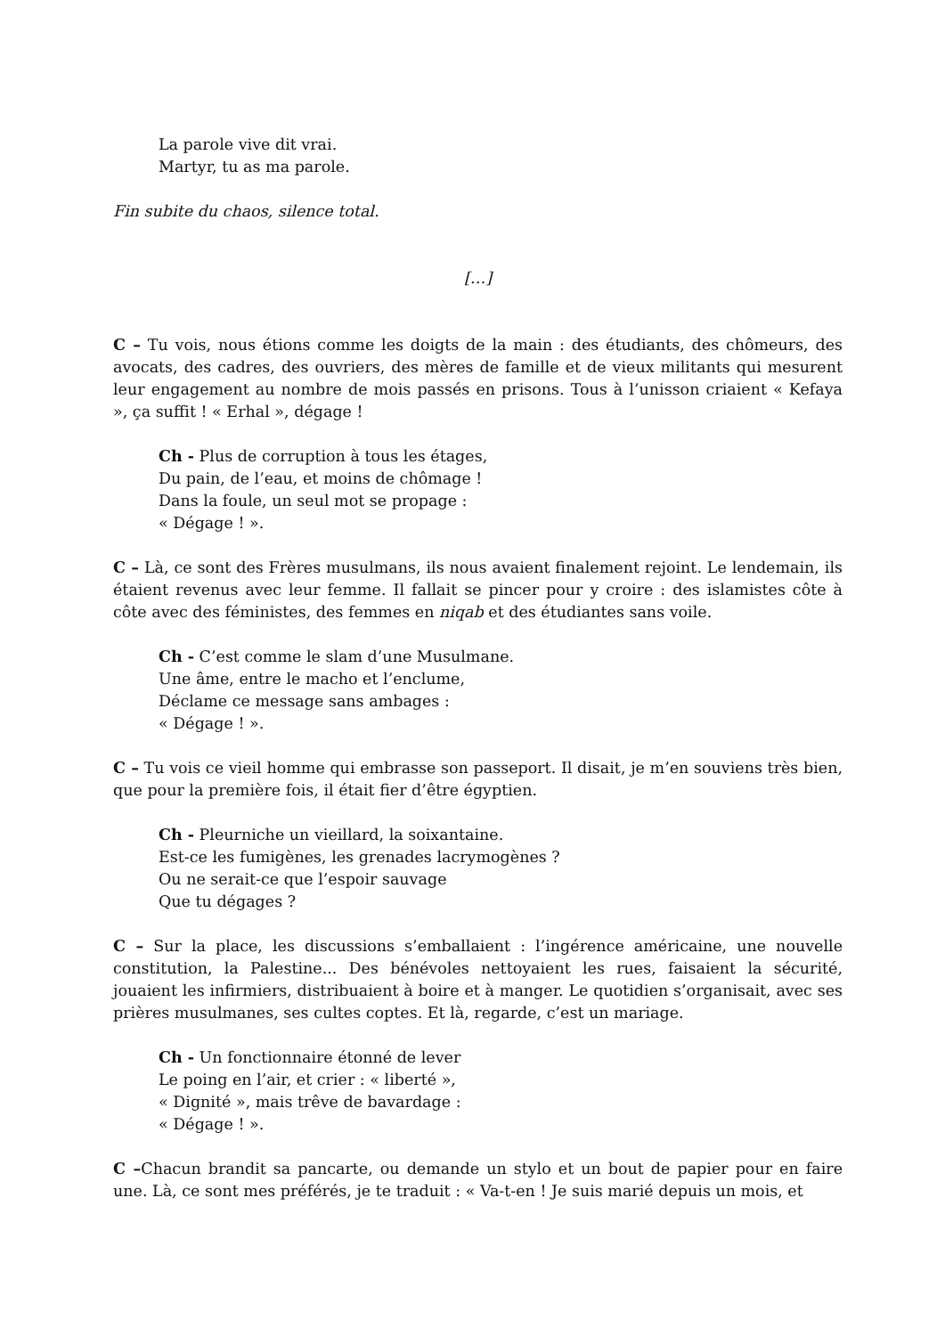La parole vive dit vrai.
Martyr, tu as ma parole.
Fin subite du chaos, silence total.
[…]
C – Tu vois, nous étions comme les doigts de la main : des étudiants, des chômeurs, des avocats, des cadres, des ouvriers, des mères de famille et de vieux militants qui mesurent leur engagement au nombre de mois passés en prisons. Tous à l’unisson criaient « Kefaya », ça suffit ! « Erhal », dégage !
Ch - Plus de corruption à tous les étages,
Du pain, de l’eau, et moins de chômage !
Dans la foule, un seul mot se propage :
« Dégage ! ».
C – Là, ce sont des Frères musulmans, ils nous avaient finalement rejoint. Le lendemain, ils étaient revenus avec leur femme. Il fallait se pincer pour y croire : des islamistes côte à côte avec des féministes, des femmes en niqab et des étudiantes sans voile.
Ch - C’est comme le slam d’une Musulmane.
Une âme, entre le macho et l’enclume,
Déclame ce message sans ambages :
« Dégage ! ».
C – Tu vois ce vieil homme qui embrasse son passeport. Il disait, je m’en souviens très bien, que pour la première fois, il était fier d’être égyptien.
Ch - Pleurniche un vieillard, la soixantaine.
Est-ce les fumigènes, les grenades lacrymogènes ?
Ou ne serait-ce que l’espoir sauvage
Que tu dégages ?
C – Sur la place, les discussions s’emballaient : l’ingérence américaine, une nouvelle constitution, la Palestine... Des bénévoles nettoyaient les rues, faisaient la sécurité, jouaient les infirmiers, distribuaient à boire et à manger. Le quotidien s’organisait, avec ses prières musulmanes, ses cultes coptes. Et là, regarde, c’est un mariage.
Ch - Un fonctionnaire étonné de lever
Le poing en l’air, et crier : « liberté »,
« Dignité », mais trêve de bavardage :
« Dégage ! ».
C –Chacun brandit sa pancarte, ou demande un stylo et un bout de papier pour en faire une. Là, ce sont mes préférés, je te traduit : « Va-t-en ! Je suis marié depuis un mois, et